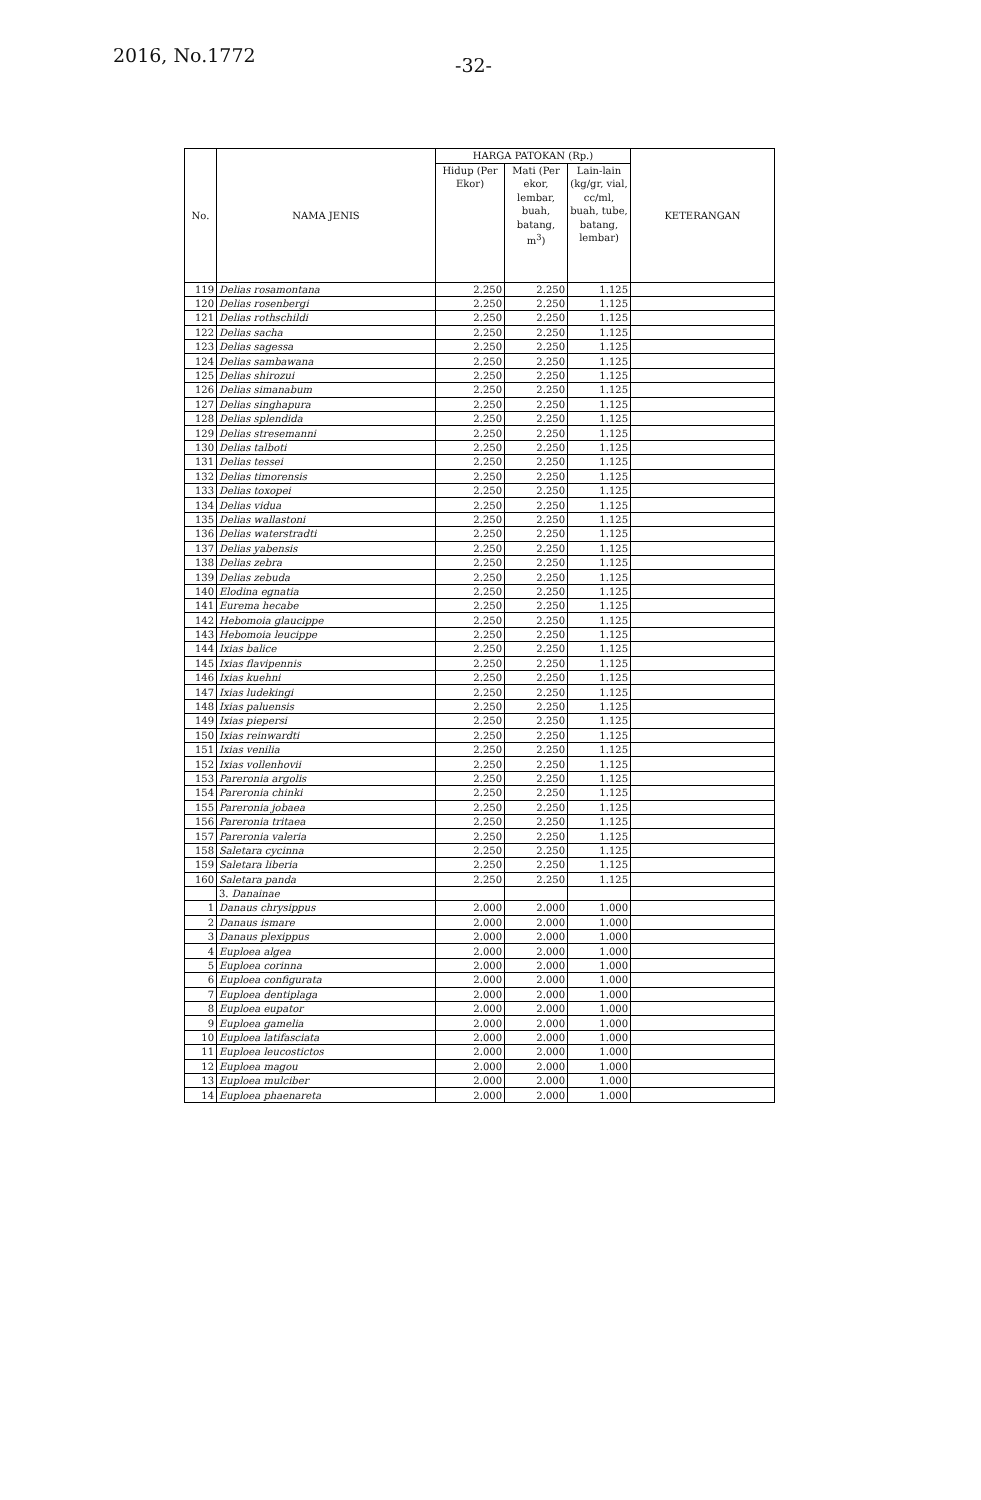2016, No.1772 -32-
| No. | NAMA JENIS | HARGA PATOKAN (Rp.) | | | KETERANGAN |
| --- | --- | --- | --- | --- | --- |
| | | Hidup (Per Ekor) | Mati (Per ekor, lembar, buah, batang, m<sup>3</sup>) | Lain-lain (kg/gr, vial, cc/ml, buah, tube, batang, lembar) | |
| 119 | Delias rosamontana | 2.250 | 2.250 | 1.125 | |
| 120 | Delias rosenbergi | 2.250 | 2.250 | 1.125 | |
| 121 | Delias rothschildi | 2.250 | 2.250 | 1.125 | |
| 122 | Delias sacha | 2.250 | 2.250 | 1.125 | |
| 123 | Delias sagessa | 2.250 | 2.250 | 1.125 | |
| 124 | Delias sambawana | 2.250 | 2.250 | 1.125 | |
| 125 | Delias shirozui | 2.250 | 2.250 | 1.125 | |
| 126 | Delias simanabum | 2.250 | 2.250 | 1.125 | |
| 127 | Delias singhapura | 2.250 | 2.250 | 1.125 | |
| 128 | Delias splendida | 2.250 | 2.250 | 1.125 | |
| 129 | Delias stresemanni | 2.250 | 2.250 | 1.125 | |
| 130 | Delias talboti | 2.250 | 2.250 | 1.125 | |
| 131 | Delias tessei | 2.250 | 2.250 | 1.125 | |
| 132 | Delias timorensis | 2.250 | 2.250 | 1.125 | |
| 133 | Delias toxopei | 2.250 | 2.250 | 1.125 | |
| 134 | Delias vidua | 2.250 | 2.250 | 1.125 | |
| 135 | Delias wallastoni | 2.250 | 2.250 | 1.125 | |
| 136 | Delias waterstradti | 2.250 | 2.250 | 1.125 | |
| 137 | Delias yabensis | 2.250 | 2.250 | 1.125 | |
| 138 | Delias zebra | 2.250 | 2.250 | 1.125 | |
| 139 | Delias zebuda | 2.250 | 2.250 | 1.125 | |
| 140 | Elodina egnatia | 2.250 | 2.250 | 1.125 | |
| 141 | Eurema hecabe | 2.250 | 2.250 | 1.125 | |
| 142 | Hebomoia glaucippe | 2.250 | 2.250 | 1.125 | |
| 143 | Hebomoia leucippe | 2.250 | 2.250 | 1.125 | |
| 144 | Ixias balice | 2.250 | 2.250 | 1.125 | |
| 145 | Ixias flavipennis | 2.250 | 2.250 | 1.125 | |
| 146 | Ixias kuehni | 2.250 | 2.250 | 1.125 | |
| 147 | Ixias ludekingi | 2.250 | 2.250 | 1.125 | |
| 148 | Ixias paluensis | 2.250 | 2.250 | 1.125 | |
| 149 | Ixias piepersi | 2.250 | 2.250 | 1.125 | |
| 150 | Ixias reinwardti | 2.250 | 2.250 | 1.125 | |
| 151 | Ixias venilia | 2.250 | 2.250 | 1.125 | |
| 152 | Ixias vollenhovii | 2.250 | 2.250 | 1.125 | |
| 153 | Pareronia argolis | 2.250 | 2.250 | 1.125 | |
| 154 | Pareronia chinki | 2.250 | 2.250 | 1.125 | |
| 155 | Pareronia jobaea | 2.250 | 2.250 | 1.125 | |
| 156 | Pareronia tritaea | 2.250 | 2.250 | 1.125 | |
| 157 | Pareronia valeria | 2.250 | 2.250 | 1.125 | |
| 158 | Saletara cycinna | 2.250 | 2.250 | 1.125 | |
| 159 | Saletara liberia | 2.250 | 2.250 | 1.125 | |
| 160 | Saletara panda | 2.250 | 2.250 | 1.125 | |
| | 3. Danainae | | | | |
| 1 | Danaus chrysippus | 2.000 | 2.000 | 1.000 | |
| 2 | Danaus ismare | 2.000 | 2.000 | 1.000 | |
| 3 | Danaus plexippus | 2.000 | 2.000 | 1.000 | |
| 4 | Euploea algea | 2.000 | 2.000 | 1.000 | |
| 5 | Euploea corinna | 2.000 | 2.000 | 1.000 | |
| 6 | Euploea configurata | 2.000 | 2.000 | 1.000 | |
| 7 | Euploea dentiplaga | 2.000 | 2.000 | 1.000 | |
| 8 | Euploea eupator | 2.000 | 2.000 | 1.000 | |
| 9 | Euploea gamelia | 2.000 | 2.000 | 1.000 | |
| 10 | Euploea latifasciata | 2.000 | 2.000 | 1.000 | |
| 11 | Euploea leucostictos | 2.000 | 2.000 | 1.000 | |
| 12 | Euploea magou | 2.000 | 2.000 | 1.000 | |
| 13 | Euploea mulciber | 2.000 | 2.000 | 1.000 | |
| 14 | Euploea phaenareta | 2.000 | 2.000 | 1.000 | |